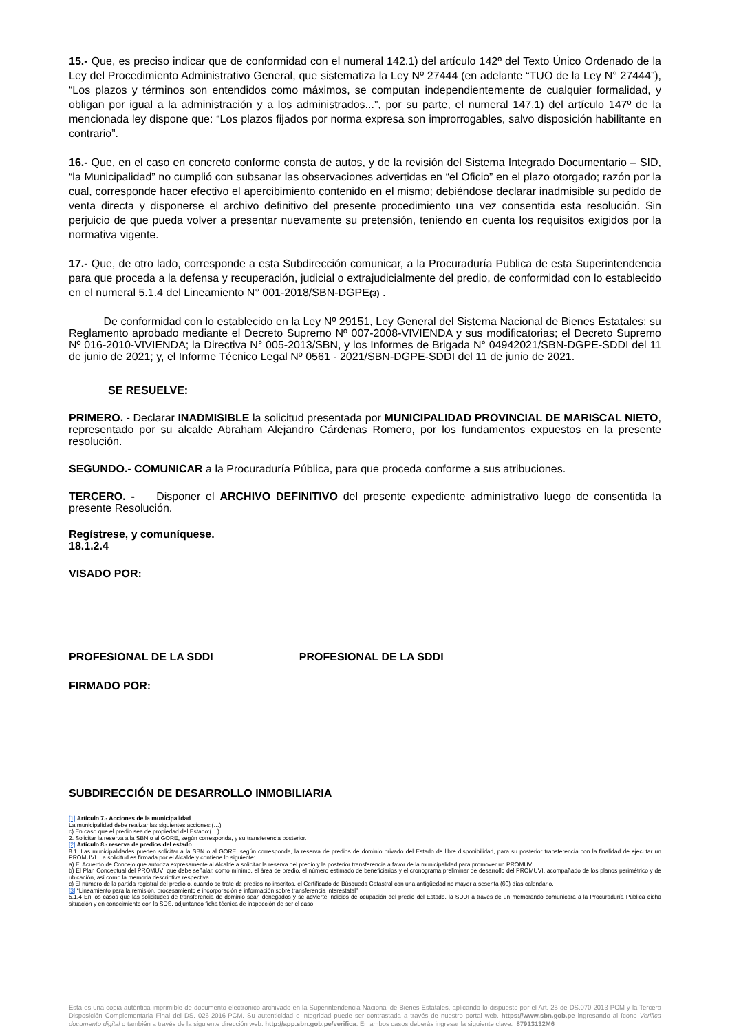15.- Que, es preciso indicar que de conformidad con el numeral 142.1) del artículo 142º del Texto Único Ordenado de la Ley del Procedimiento Administrativo General, que sistematiza la Ley Nº 27444 (en adelante “TUO de la Ley N° 27444”), “Los plazos y términos son entendidos como máximos, se computan independientemente de cualquier formalidad, y obligan por igual a la administración y a los administrados...”, por su parte, el numeral 147.1) del artículo 147º de la mencionada ley dispone que: “Los plazos fijados por norma expresa son improrrogables, salvo disposición habilitante en contrario”.
16.- Que, en el caso en concreto conforme consta de autos, y de la revisión del Sistema Integrado Documentario – SID, “la Municipalidad” no cumplió con subsanar las observaciones advertidas en “el Oficio” en el plazo otorgado; razón por la cual, corresponde hacer efectivo el apercibimiento contenido en el mismo; debiéndose declarar inadmisible su pedido de venta directa y disponerse el archivo definitivo del presente procedimiento una vez consentida esta resolución. Sin perjuicio de que pueda volver a presentar nuevamente su pretensión, teniendo en cuenta los requisitos exigidos por la normativa vigente.
17.- Que, de otro lado, corresponde a esta Subdirección comunicar, a la Procuraduría Publica de esta Superintendencia para que proceda a la defensa y recuperación, judicial o extrajudicialmente del predio, de conformidad con lo establecido en el numeral 5.1.4 del Lineamiento N° 001-2018/SBN-DGPE(3) .
De conformidad con lo establecido en la Ley Nº 29151, Ley General del Sistema Nacional de Bienes Estatales; su Reglamento aprobado mediante el Decreto Supremo Nº 007-2008-VIVIENDA y sus modificatorias; el Decreto Supremo Nº 016-2010-VIVIENDA; la Directiva N° 005-2013/SBN, y los Informes de Brigada N° 04942021/SBN-DGPE-SDDI del 11 de junio de 2021; y, el Informe Técnico Legal Nº 0561 - 2021/SBN-DGPE-SDDI del 11 de junio de 2021.
SE RESUELVE:
PRIMERO. - Declarar INADMISIBLE la solicitud presentada por MUNICIPALIDAD PROVINCIAL DE MARISCAL NIETO, representado por su alcalde Abraham Alejandro Cárdenas Romero, por los fundamentos expuestos en la presente resolución.
SEGUNDO.- COMUNICAR a la Procuraduría Pública, para que proceda conforme a sus atribuciones.
TERCERO. - Disponer el ARCHIVO DEFINITIVO del presente expediente administrativo luego de consentida la presente Resolución.
Regístrese, y comuníquese.
18.1.2.4
VISADO POR:
PROFESIONAL DE LA SDDI PROFESIONAL DE LA SDDI
FIRMADO POR:
SUBDIRECCIÓN DE DESARROLLO INMOBILIARIA
[1] Artículo 7.- Acciones de la municipalidad
La municipalidad debe realizar las siguientes acciones:(…)
c) En caso que el predio sea de propiedad del Estado:(…)
2. Solicitar la reserva a la SBN o al GORE, según corresponda, y su transferencia posterior.
[2] Artículo 8.- reserva de predios del estado
8.1. Las municipalidades pueden solicitar a la SBN o al GORE, según corresponda, la reserva de predios de dominio privado del Estado de libre disponibilidad, para su posterior transferencia con la finalidad de ejecutar un PROMUVI. La solicitud es firmada por el Alcalde y contiene lo siguiente:
a) El Acuerdo de Concejo que autoriza expresamente al Alcalde a solicitar la reserva del predio y la posterior transferencia a favor de la municipalidad para promover un PROMUVI.
b) El Plan Conceptual del PROMUVI que debe señalar, como mínimo, el área de predio, el número estimado de beneficiarios y el cronograma preliminar de desarrollo del PROMUVI, acompañado de los planos perimétrico y de ubicación, así como la memoria descriptiva respectiva.
c) El número de la partida registral del predio o, cuando se trate de predios no inscritos, el Certificado de Búsqueda Catastral con una antigüedad no mayor a sesenta (60) días calendario.
[3] “Lineamiento para la remisión, procesamiento e incorporación e información sobre transferencia interestatal”
5.1.4 En los casos que las solicitudes de transferencia de dominio sean denegados y se advierte indicios de ocupación del predio del Estado, la SDDI a través de un memorando comunicara a la Procuraduría Pública dicha situación y en conocimiento con la SDS, adjuntando ficha técnica de inspección de ser el caso.
Esta es una copia auténtica imprimible de documento electrónico archivado en la Superintendencia Nacional de Bienes Estatales, aplicando lo dispuesto por el Art. 25 de DS.070-2013-PCM y la Tercera Disposición Complementaria Final del DS. 026-2016-PCM. Su autenticidad e integridad puede ser contrastada a través de nuestro portal web. https://www.sbn.gob.pe ingresando al ícono Verifica documento digital o también a través de la siguiente dirección web: http://app.sbn.gob.pe/verifica. En ambos casos deberás ingresar la siguiente clave: 87913132M6